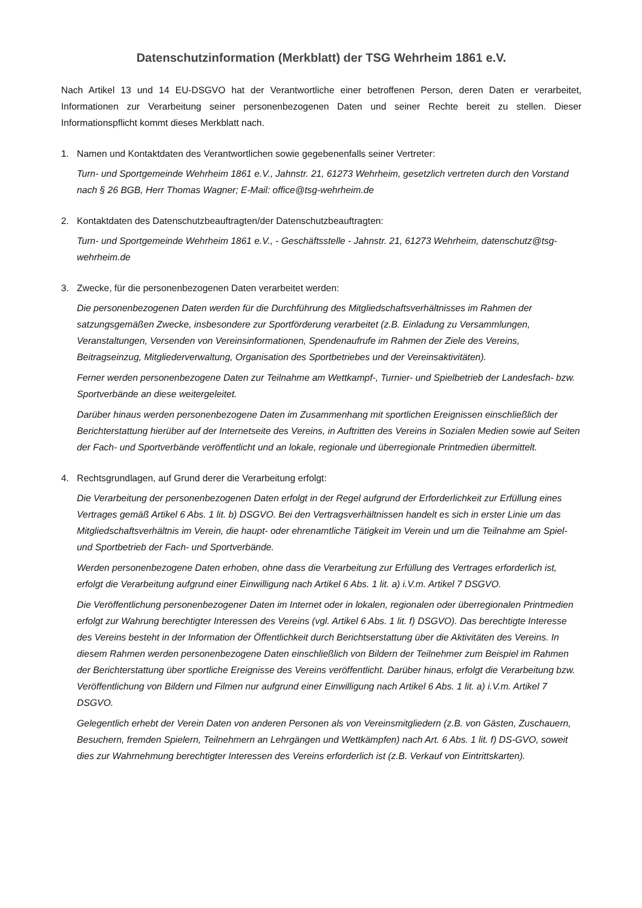Datenschutzinformation (Merkblatt) der TSG Wehrheim 1861 e.V.
Nach Artikel 13 und 14 EU-DSGVO hat der Verantwortliche einer betroffenen Person, deren Daten er verarbeitet, Informationen zur Verarbeitung seiner personenbezogenen Daten und seiner Rechte bereit zu stellen. Dieser Informationspflicht kommt dieses Merkblatt nach.
1. Namen und Kontaktdaten des Verantwortlichen sowie gegebenenfalls seiner Vertreter:
Turn- und Sportgemeinde Wehrheim 1861 e.V., Jahnstr. 21, 61273 Wehrheim, gesetzlich vertreten durch den Vorstand nach § 26 BGB, Herr Thomas Wagner; E-Mail: office@tsg-wehrheim.de
2. Kontaktdaten des Datenschutzbeauftragten/der Datenschutzbeauftragten:
Turn- und Sportgemeinde Wehrheim 1861 e.V., - Geschäftsstelle - Jahnstr. 21, 61273 Wehrheim, datenschutz@tsg-wehrheim.de
3. Zwecke, für die personenbezogenen Daten verarbeitet werden:
Die personenbezogenen Daten werden für die Durchführung des Mitgliedschaftsverhältnisses im Rahmen der satzungsgemäßen Zwecke, insbesondere zur Sportförderung verarbeitet (z.B. Einladung zu Versammlungen, Veranstaltungen, Versenden von Vereinsinformationen, Spendenaufrufe im Rahmen der Ziele des Vereins, Beitragseinzug, Mitgliederverwaltung, Organisation des Sportbetriebes und der Vereinsaktivitäten).
Ferner werden personenbezogene Daten zur Teilnahme am Wettkampf-, Turnier- und Spielbetrieb der Landesfach- bzw. Sportverbände an diese weitergeleitet.
Darüber hinaus werden personenbezogene Daten im Zusammenhang mit sportlichen Ereignissen einschließlich der Berichterstattung hierüber auf der Internetseite des Vereins, in Auftritten des Vereins in Sozialen Medien sowie auf Seiten der Fach- und Sportverbände veröffentlicht und an lokale, regionale und überregionale Printmedien übermittelt.
4. Rechtsgrundlagen, auf Grund derer die Verarbeitung erfolgt:
Die Verarbeitung der personenbezogenen Daten erfolgt in der Regel aufgrund der Erforderlichkeit zur Erfüllung eines Vertrages gemäß Artikel 6 Abs. 1 lit. b) DSGVO. Bei den Vertragsverhältnissen handelt es sich in erster Linie um das Mitgliedschaftsverhältnis im Verein, die haupt- oder ehrenamtliche Tätigkeit im Verein und um die Teilnahme am Spiel- und Sportbetrieb der Fach- und Sportverbände.
Werden personenbezogene Daten erhoben, ohne dass die Verarbeitung zur Erfüllung des Vertrages erforderlich ist, erfolgt die Verarbeitung aufgrund einer Einwilligung nach Artikel 6 Abs. 1 lit. a) i.V.m. Artikel 7 DSGVO.
Die Veröffentlichung personenbezogener Daten im Internet oder in lokalen, regionalen oder überregionalen Printmedien erfolgt zur Wahrung berechtigter Interessen des Vereins (vgl. Artikel 6 Abs. 1 lit. f) DSGVO). Das berechtigte Interesse des Vereins besteht in der Information der Öffentlichkeit durch Berichtserstattung über die Aktivitäten des Vereins. In diesem Rahmen werden personenbezogene Daten einschließlich von Bildern der Teilnehmer zum Beispiel im Rahmen der Berichterstattung über sportliche Ereignisse des Vereins veröffentlicht. Darüber hinaus, erfolgt die Verarbeitung bzw. Veröffentlichung von Bildern und Filmen nur aufgrund einer Einwilligung nach Artikel 6 Abs. 1 lit. a) i.V.m. Artikel 7 DSGVO.
Gelegentlich erhebt der Verein Daten von anderen Personen als von Vereinsmitgliedern (z.B. von Gästen, Zuschauern, Besuchern, fremden Spielern, Teilnehmern an Lehrgängen und Wettkämpfen) nach Art. 6 Abs. 1 lit. f) DS-GVO, soweit dies zur Wahrnehmung berechtigter Interessen des Vereins erforderlich ist (z.B. Verkauf von Eintrittskarten).